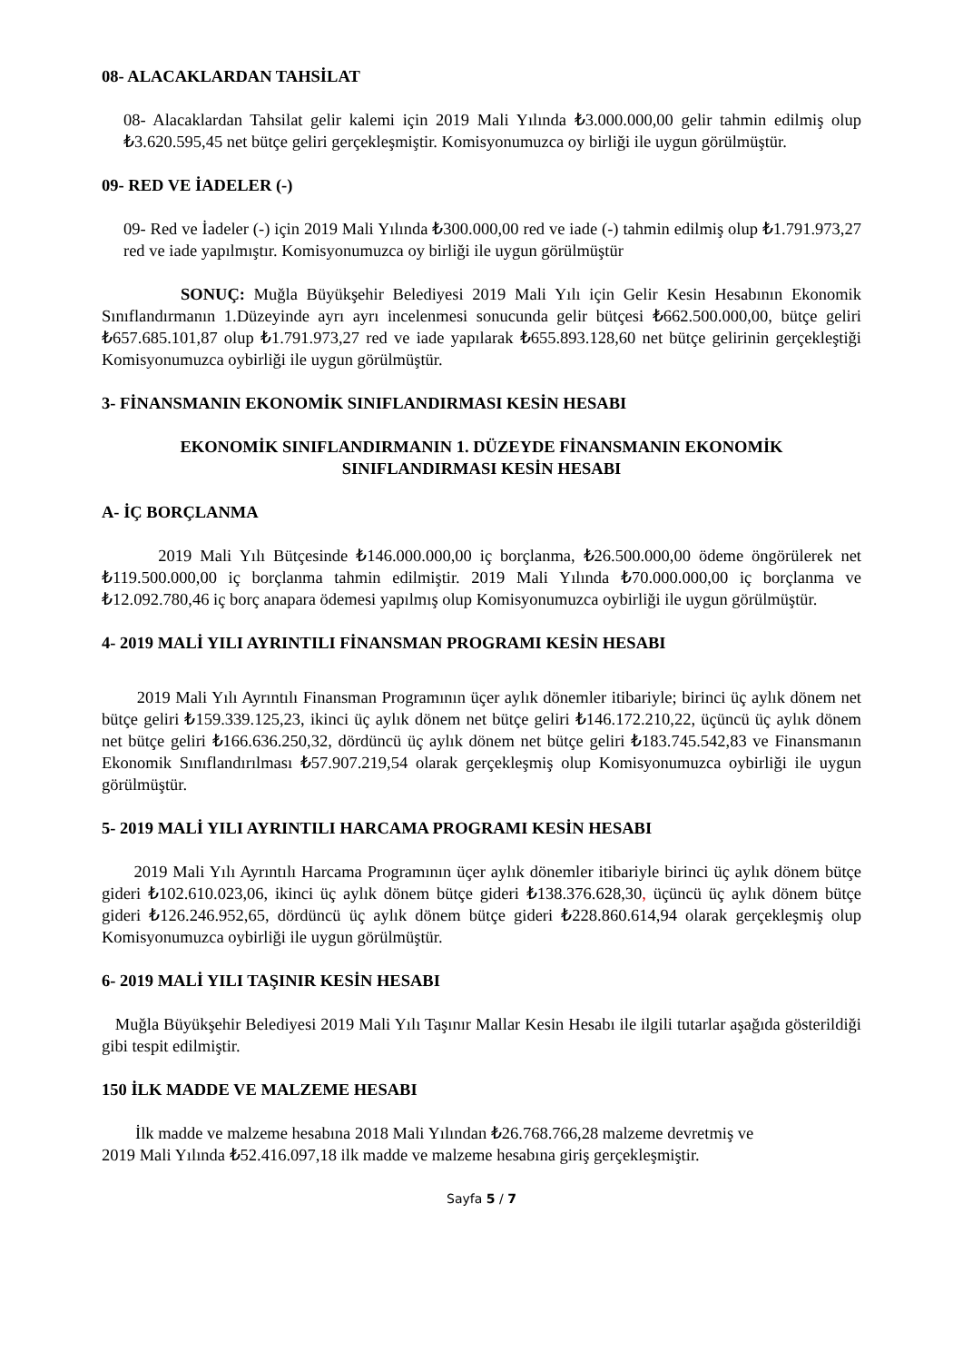08- ALACAKLARDAN TAHSİLAT
08- Alacaklardan Tahsilat gelir kalemi için 2019 Mali Yılında ₺3.000.000,00 gelir tahmin edilmiş olup ₺3.620.595,45 net bütçe geliri gerçekleşmiştir. Komisyonumuzca oy birliği ile uygun görülmüştür.
09- RED VE İADELER (-)
09- Red ve İadeler (-) için 2019 Mali Yılında ₺300.000,00 red ve iade (-) tahmin edilmiş olup ₺1.791.973,27 red ve iade yapılmıştır. Komisyonumuzca oy birliği ile uygun görülmüştür
SONUÇ: Muğla Büyükşehir Belediyesi 2019 Mali Yılı için Gelir Kesin Hesabının Ekonomik Sınıflandırmanın 1.Düzeyinde ayrı ayrı incelenmesi sonucunda gelir bütçesi ₺662.500.000,00, bütçe geliri ₺657.685.101,87 olup ₺1.791.973,27 red ve iade yapılarak ₺655.893.128,60 net bütçe gelirinin gerçekleştiği Komisyonumuzca oybirliği ile uygun görülmüştür.
3- FİNANSMANIN EKONOMİK SINIFLANDIRMASI KESİN HESABI
EKONOMİK SINIFLANDIRMANIN 1. DÜZEYDE FİNANSMANIN EKONOMİK
SINIFLANDIRMASI KESİN HESABI
A- İÇ BORÇLANMA
2019 Mali Yılı Bütçesinde ₺146.000.000,00 iç borçlanma, ₺26.500.000,00 ödeme öngörülerek net ₺119.500.000,00 iç borçlanma tahmin edilmiştir. 2019 Mali Yılında ₺70.000.000,00 iç borçlanma ve ₺12.092.780,46 iç borç anapara ödemesi yapılmış olup Komisyonumuzca oybirliği ile uygun görülmüştür.
4- 2019 MALİ YILI AYRINTILI FİNANSMAN PROGRAMI KESİN HESABI
2019 Mali Yılı Ayrıntılı Finansman Programının üçer aylık dönemler itibariyle; birinci üç aylık dönem net bütçe geliri ₺159.339.125,23, ikinci üç aylık dönem net bütçe geliri ₺146.172.210,22, üçüncü üç aylık dönem net bütçe geliri ₺166.636.250,32, dördüncü üç aylık dönem net bütçe geliri ₺183.745.542,83 ve Finansmanın Ekonomik Sınıflandırılması ₺57.907.219,54 olarak gerçekleşmiş olup Komisyonumuzca oybirliği ile uygun görülmüştür.
5- 2019 MALİ YILI AYRINTILI HARCAMA PROGRAMI KESİN HESABI
2019 Mali Yılı Ayrıntılı Harcama Programının üçer aylık dönemler itibariyle birinci üç aylık dönem bütçe gideri ₺102.610.023,06, ikinci üç aylık dönem bütçe gideri ₺138.376.628,30, üçüncü üç aylık dönem bütçe gideri ₺126.246.952,65, dördüncü üç aylık dönem bütçe gideri ₺228.860.614,94 olarak gerçekleşmiş olup Komisyonumuzca oybirliği ile uygun görülmüştür.
6- 2019 MALİ YILI TAŞINIR KESİN HESABI
Muğla Büyükşehir Belediyesi 2019 Mali Yılı Taşınır Mallar Kesin Hesabı ile ilgili tutarlar aşağıda gösterildiği gibi tespit edilmiştir.
150 İLK MADDE VE MALZEME HESABI
İlk madde ve malzeme hesabına 2018 Mali Yılından ₺26.768.766,28 malzeme devretmiş ve
2019 Mali Yılında ₺52.416.097,18 ilk madde ve malzeme hesabına giriş gerçekleşmiştir.
Sayfa 5 / 7